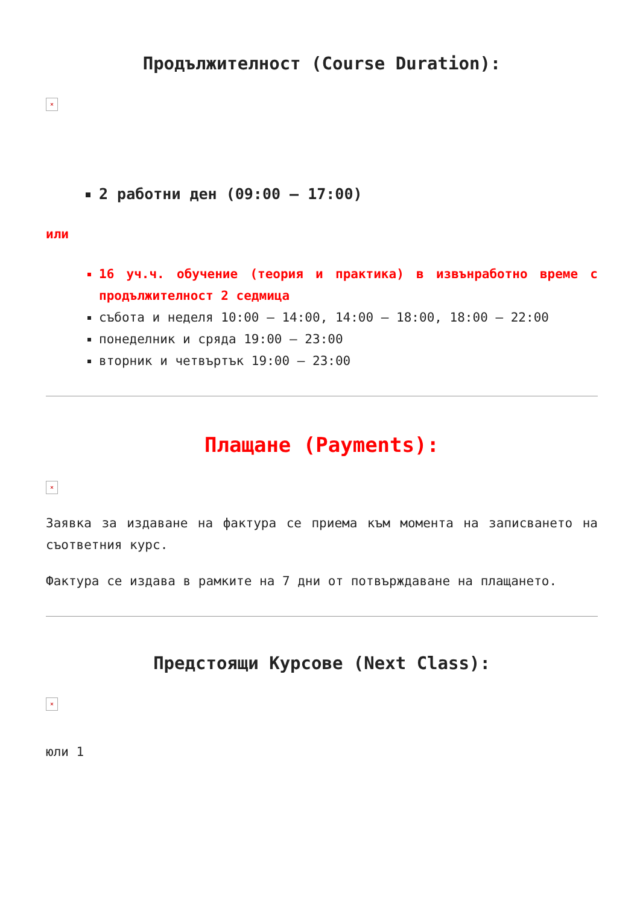Продължителност (Course Duration):
×
2 работни ден (09:00 – 17:00)
или
16 уч.ч. обучение (теория и практика) в извънработно време с продължителност 2 седмица
събота и неделя 10:00 – 14:00, 14:00 – 18:00, 18:00 – 22:00
понеделник и сряда 19:00 – 23:00
вторник и четвъртък 19:00 – 23:00
Плащане (Payments):
×
Заявка за издаване на фактура се приема към момента на записването на съответния курс.
Фактура се издава в рамките на 7 дни от потвърждаване на плащането.
Предстоящи Курсове (Next Class):
×
юли 1